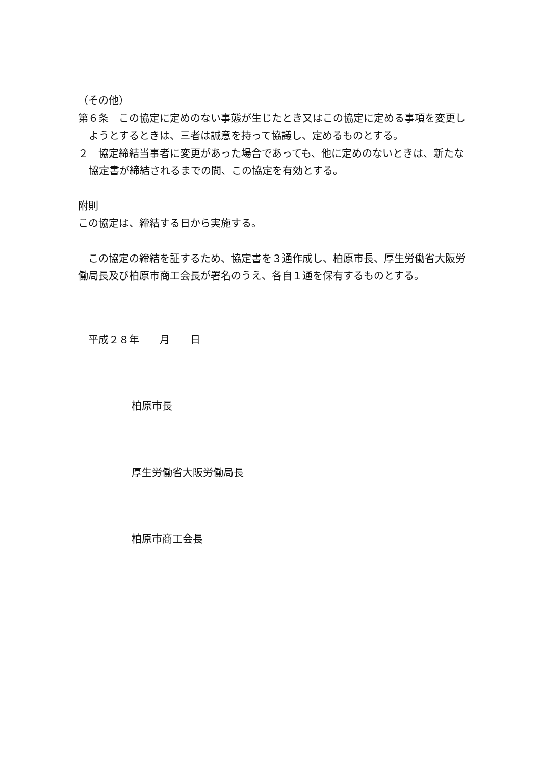（その他）
第６条　この協定に定めのない事態が生じたとき又はこの協定に定める事項を変更しようとするときは、三者は誠意を持って協議し、定めるものとする。
２　協定締結当事者に変更があった場合であっても、他に定めのないときは、新たな協定書が締結されるまでの間、この協定を有効とする。
附則
この協定は、締結する日から実施する。
　この協定の締結を証するため、協定書を３通作成し、柏原市長、厚生労働省大阪労働局長及び柏原市商工会長が署名のうえ、各自１通を保有するものとする。
　平成２８年　　月　　日
柏原市長
厚生労働省大阪労働局長
柏原市商工会長